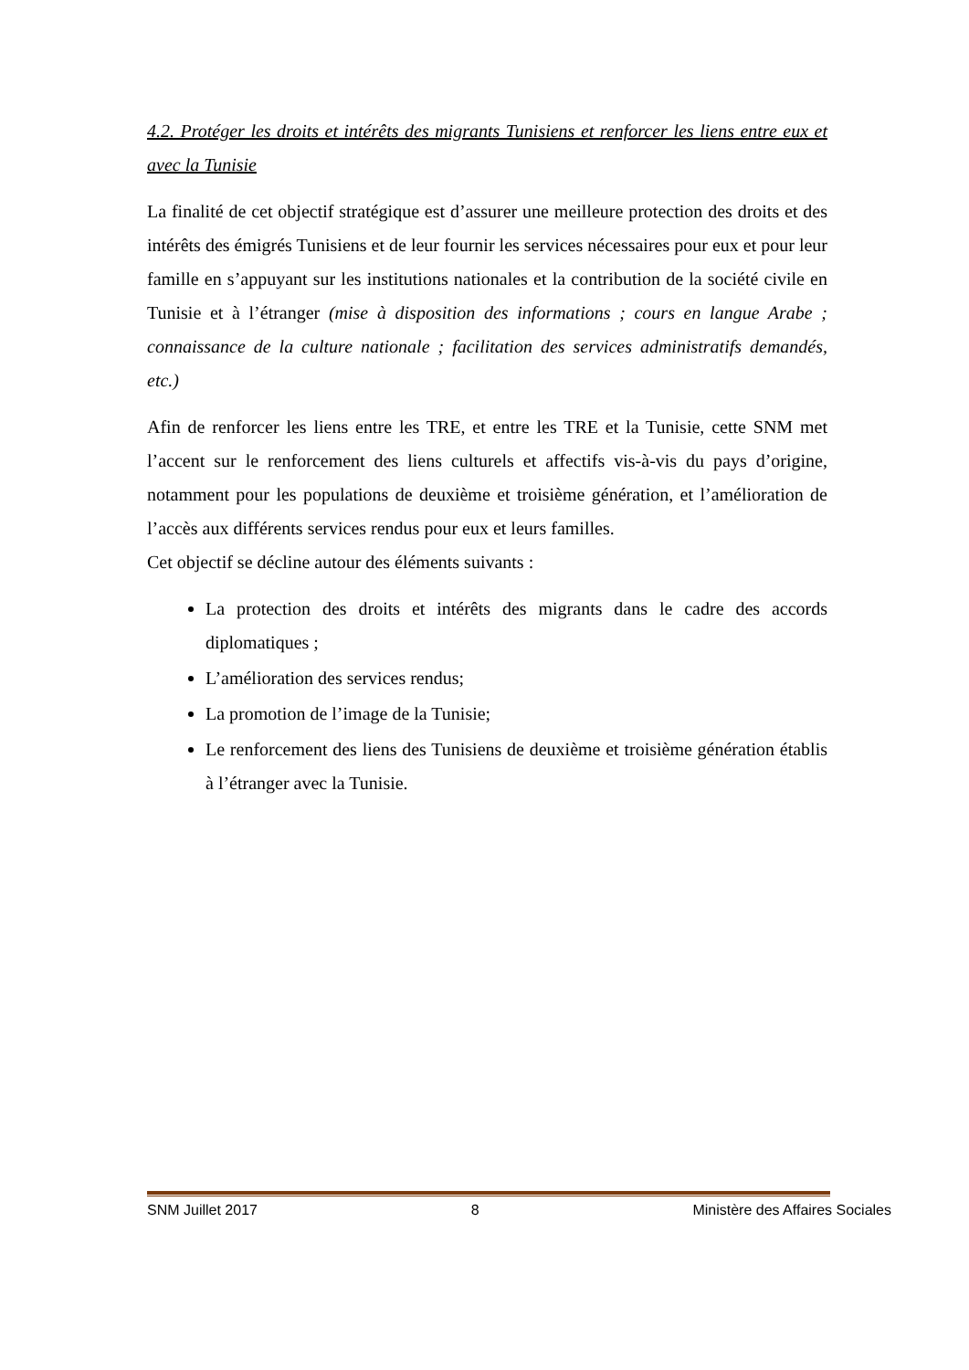4.2. Protéger les droits et intérêts des migrants Tunisiens et renforcer les liens entre eux et avec la Tunisie
La finalité de cet objectif stratégique est d’assurer une meilleure protection des droits et des intérêts des émigrés Tunisiens et de leur fournir les services nécessaires pour eux et pour leur famille en s’appuyant sur les institutions nationales et la contribution de la société civile en Tunisie et à l’étranger (mise à disposition des informations ; cours en langue Arabe ; connaissance de la culture nationale ; facilitation des services administratifs demandés, etc.)
Afin de renforcer les liens entre les TRE, et entre les TRE et la Tunisie, cette SNM met l’accent sur le renforcement des liens culturels et affectifs vis-à-vis du pays d’origine, notamment pour les populations de deuxième et troisième génération, et l’amélioration de l’accès aux différents services rendus pour eux et leurs familles.
Cet objectif se décline autour des éléments suivants :
La protection des droits et intérêts des migrants dans le cadre des accords diplomatiques ;
L’amélioration des services rendus;
La promotion de l’image de la Tunisie;
Le renforcement des liens des Tunisiens de deuxième et troisième génération établis à l’étranger avec la Tunisie.
SNM Juillet 2017 8 Ministère des Affaires Sociales